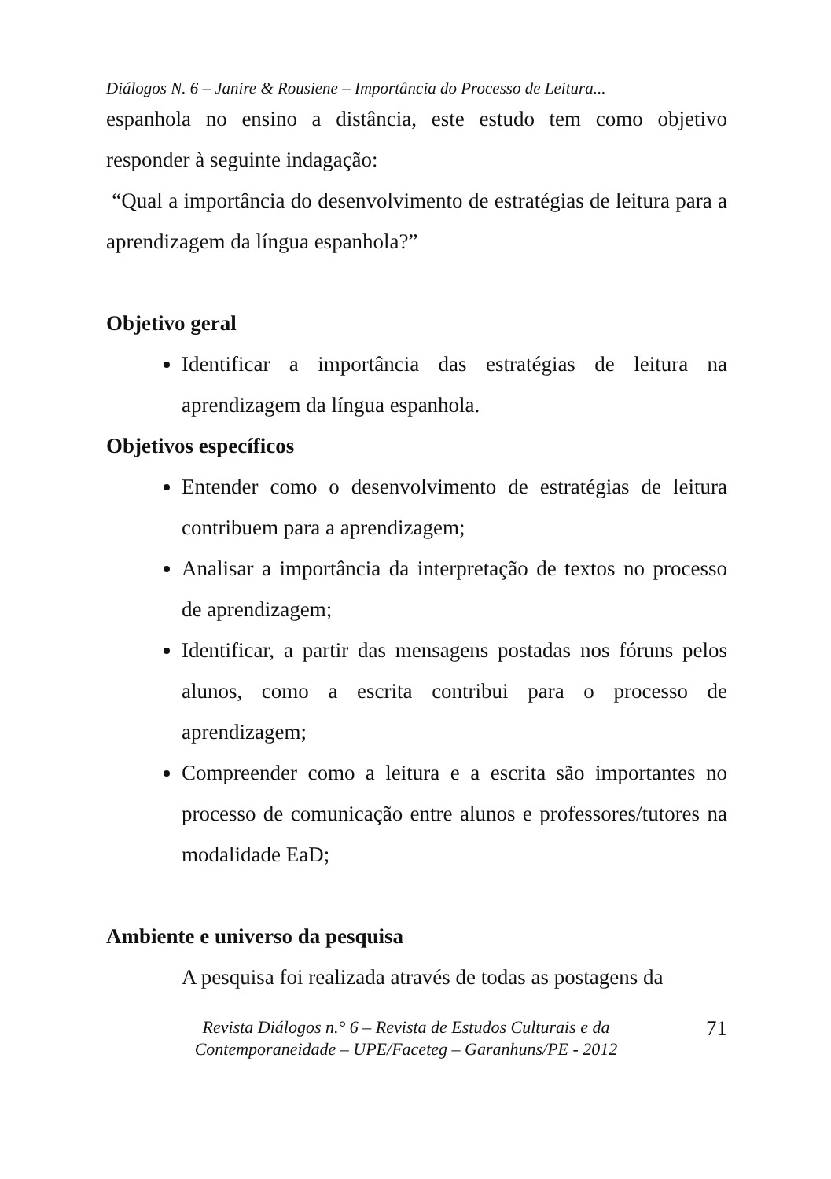Diálogos N. 6 – Janire & Rousiene – Importância do Processo de Leitura...
espanhola no ensino a distância, este estudo tem como objetivo responder à seguinte indagação:
“Qual a importância do desenvolvimento de estratégias de leitura para a aprendizagem da língua espanhola?”
Objetivo geral
Identificar a importância das estratégias de leitura na aprendizagem da língua espanhola.
Objetivos específicos
Entender como o desenvolvimento de estratégias de leitura contribuem para a aprendizagem;
Analisar a importância da interpretação de textos no processo de aprendizagem;
Identificar, a partir das mensagens postadas nos fóruns pelos alunos, como a escrita contribui para o processo de aprendizagem;
Compreender como a leitura e a escrita são importantes no processo de comunicação entre alunos e professores/tutores na modalidade EaD;
Ambiente e universo da pesquisa
A pesquisa foi realizada através de todas as postagens da
Revista Diálogos n.° 6 – Revista de Estudos Culturais e da
Contemporaneidade – UPE/Faceteg – Garanhuns/PE - 2012
71